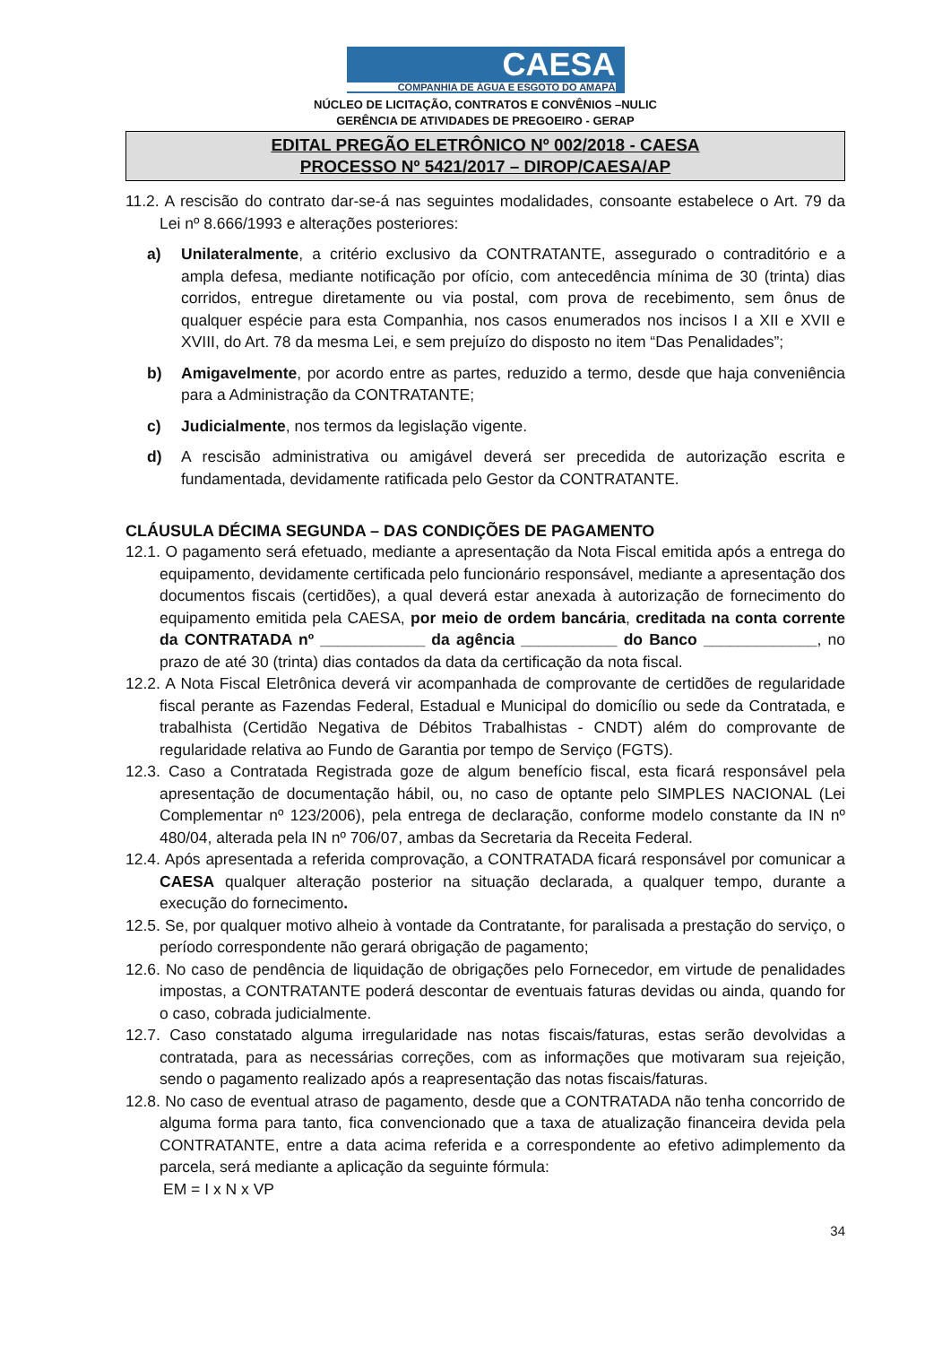CAESA
COMPANHIA DE ÁGUA E ESGOTO DO AMAPÁ
NÚCLEO DE LICITAÇÃO, CONTRATOS E CONVÊNIOS –NULIC
GERÊNCIA DE ATIVIDADES DE PREGOEIRO - GERAP
EDITAL PREGÃO ELETRÔNICO Nº 002/2018 - CAESA
PROCESSO Nº 5421/2017 – DIROP/CAESA/AP
11.2. A rescisão do contrato dar-se-á nas seguintes modalidades, consoante estabelece o Art. 79 da Lei nº 8.666/1993 e alterações posteriores:
a)
Unilateralmente, a critério exclusivo da CONTRATANTE, assegurado o contraditório e a ampla defesa, mediante notificação por ofício, com antecedência mínima de 30 (trinta) dias corridos, entregue diretamente ou via postal, com prova de recebimento, sem ônus de qualquer espécie para esta Companhia, nos casos enumerados nos incisos I a XII e XVII e XVIII, do Art. 78 da mesma Lei, e sem prejuízo do disposto no item “Das Penalidades”;
b)
Amigavelmente, por acordo entre as partes, reduzido a termo, desde que haja conveniência para a Administração da CONTRATANTE;
c)
Judicialmente, nos termos da legislação vigente.
d) A rescisão administrativa ou amigável deverá ser precedida de autorização escrita e fundamentada, devidamente ratificada pelo Gestor da CONTRATANTE.
CLÁUSULA DÉCIMA SEGUNDA – DAS CONDIÇÕES DE PAGAMENTO
12.1. O pagamento será efetuado, mediante a apresentação da Nota Fiscal emitida após a entrega do equipamento, devidamente certificada pelo funcionário responsável, mediante a apresentação dos documentos fiscais (certidões), a qual deverá estar anexada à autorização de fornecimento do equipamento emitida pela CAESA, por meio de ordem bancária, creditada na conta corrente da CONTRATADA nº ____________ da agência ___________ do Banco _____________, no prazo de até 30 (trinta) dias contados da data da certificação da nota fiscal.
12.2. A Nota Fiscal Eletrônica deverá vir acompanhada de comprovante de certidões de regularidade fiscal perante as Fazendas Federal, Estadual e Municipal do domicílio ou sede da Contratada, e trabalhista (Certidão Negativa de Débitos Trabalhistas - CNDT) além do comprovante de regularidade relativa ao Fundo de Garantia por tempo de Serviço (FGTS).
12.3. Caso a Contratada Registrada goze de algum benefício fiscal, esta ficará responsável pela apresentação de documentação hábil, ou, no caso de optante pelo SIMPLES NACIONAL (Lei Complementar nº 123/2006), pela entrega de declaração, conforme modelo constante da IN nº 480/04, alterada pela IN nº 706/07, ambas da Secretaria da Receita Federal.
12.4. Após apresentada a referida comprovação, a CONTRATADA ficará responsável por comunicar a CAESA qualquer alteração posterior na situação declarada, a qualquer tempo, durante a execução do fornecimento.
12.5. Se, por qualquer motivo alheio à vontade da Contratante, for paralisada a prestação do serviço, o período correspondente não gerará obrigação de pagamento;
12.6. No caso de pendência de liquidação de obrigações pelo Fornecedor, em virtude de penalidades impostas, a CONTRATANTE poderá descontar de eventuais faturas devidas ou ainda, quando for o caso, cobrada judicialmente.
12.7. Caso constatado alguma irregularidade nas notas fiscais/faturas, estas serão devolvidas a contratada, para as necessárias correções, com as informações que motivaram sua rejeição, sendo o pagamento realizado após a reapresentação das notas fiscais/faturas.
12.8. No caso de eventual atraso de pagamento, desde que a CONTRATADA não tenha concorrido de alguma forma para tanto, fica convencionado que a taxa de atualização financeira devida pela CONTRATANTE, entre a data acima referida e a correspondente ao efetivo adimplemento da parcela, será mediante a aplicação da seguinte fórmula:
EM = I x N x VP
34